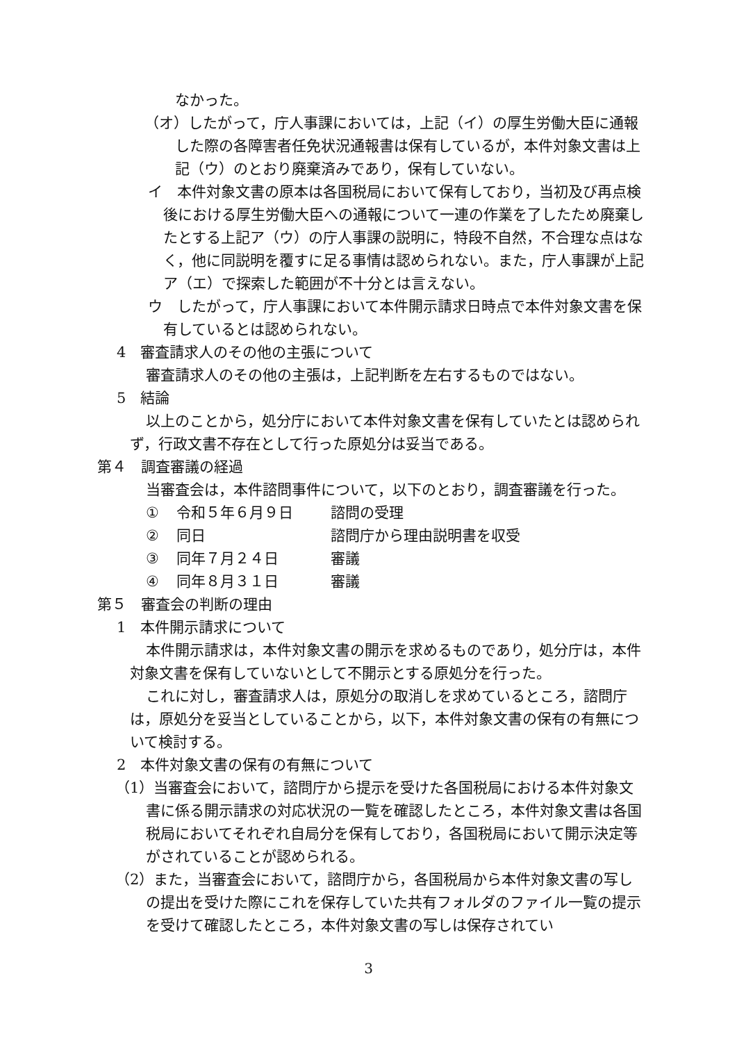なかった。
（オ）したがって，庁人事課においては，上記（イ）の厚生労働大臣に通報した際の各障害者任免状況通報書は保有しているが，本件対象文書は上記（ウ）のとおり廃棄済みであり，保有していない。
イ　本件対象文書の原本は各国税局において保有しており，当初及び再点検後における厚生労働大臣への通報について一連の作業を了したため廃棄したとする上記ア（ウ）の庁人事課の説明に，特段不自然，不合理な点はなく，他に同説明を覆すに足る事情は認められない。また，庁人事課が上記ア（エ）で探索した範囲が不十分とは言えない。
ウ　したがって，庁人事課において本件開示請求日時点で本件対象文書を保有しているとは認められない。
4　審査請求人のその他の主張について
審査請求人のその他の主張は，上記判断を左右するものではない。
5　結論
以上のことから，処分庁において本件対象文書を保有していたとは認められず，行政文書不存在として行った原処分は妥当である。
第４　調査審議の経過
当審査会は，本件諮問事件について，以下のとおり，調査審議を行った。
| ① | 令和５年６月９日 | 諮問の受理 |
| ② | 同日 | 諮問庁から理由説明書を収受 |
| ③ | 同年７月２４日 | 審議 |
| ④ | 同年８月３１日 | 審議 |
第５　審査会の判断の理由
1　本件開示請求について
本件開示請求は，本件対象文書の開示を求めるものであり，処分庁は，本件対象文書を保有していないとして不開示とする原処分を行った。
これに対し，審査請求人は，原処分の取消しを求めているところ，諮問庁は，原処分を妥当としていることから，以下，本件対象文書の保有の有無について検討する。
2　本件対象文書の保有の有無について
（1）当審査会において，諮問庁から提示を受けた各国税局における本件対象文書に係る開示請求の対応状況の一覧を確認したところ，本件対象文書は各国税局においてそれぞれ自局分を保有しており，各国税局において開示決定等がされていることが認められる。
（2）また，当審査会において，諮問庁から，各国税局から本件対象文書の写しの提出を受けた際にこれを保存していた共有フォルダのファイル一覧の提示を受けて確認したところ，本件対象文書の写しは保存されてい
3